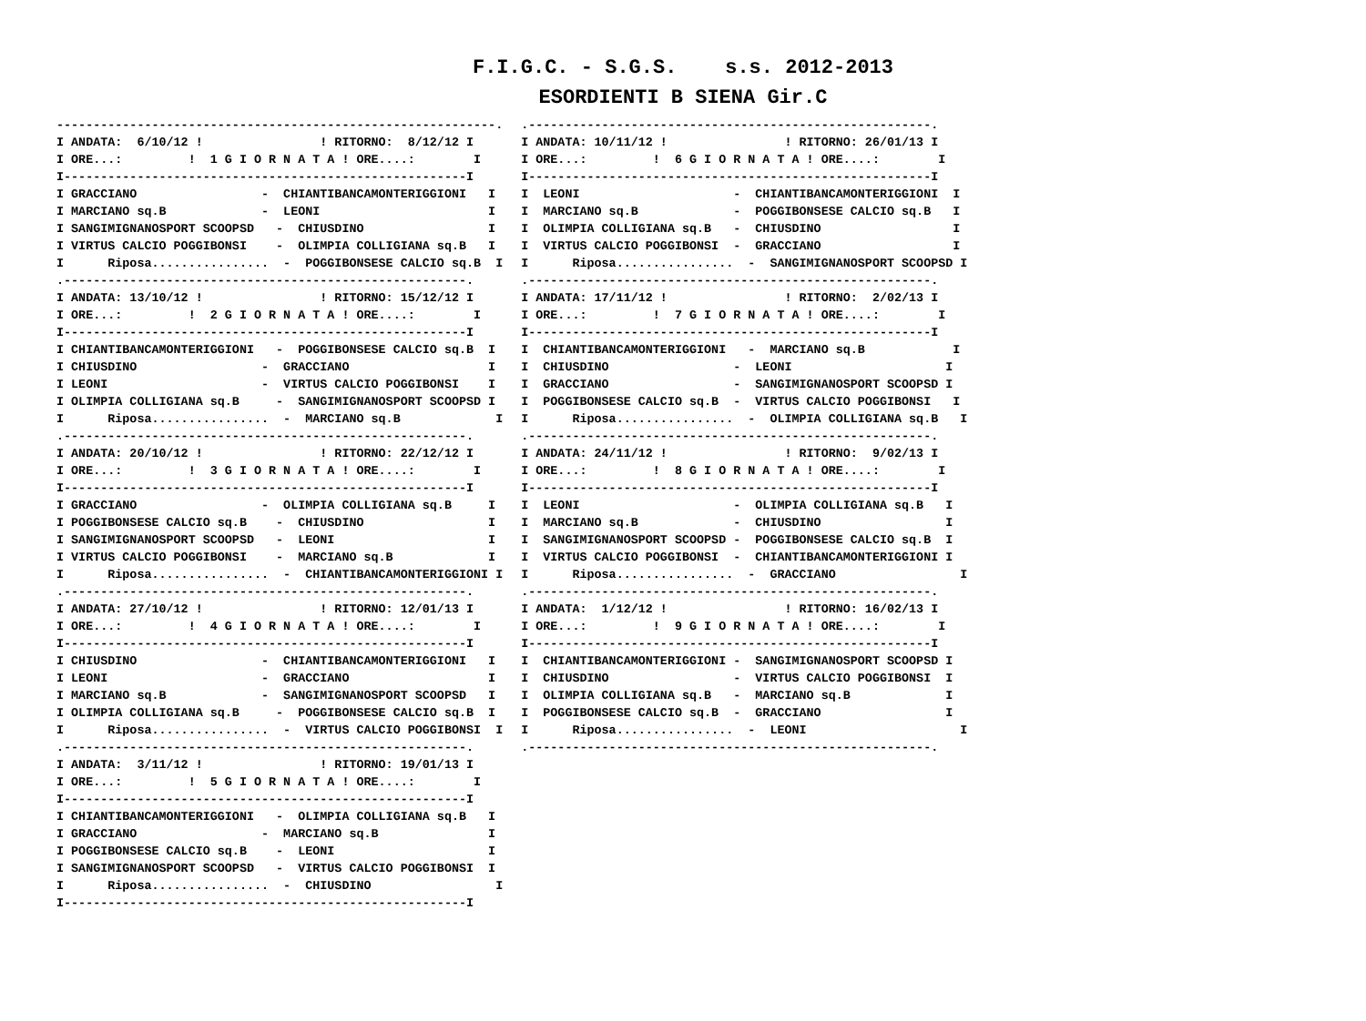F.I.G.C. - S.G.S. s.s. 2012-2013
ESORDIENTI B SIENA Gir.C
------------------------------------------------------------.
I ANDATA:  6/10/12 !                ! RITORNO:  8/12/12 I
I ORE...:         !  1 G I O R N A T A ! ORE....:        I
I-------------------------------------------------------I
I GRACCIANO                 -  CHIANTIBANCAMONTERIGGIONI   I
I MARCIANO sq.B             -  LEONI                       I
I SANGIMIGNANOSPORT SCOOPSD   -  CHIUSDINO                 I
I VIRTUS CALCIO POGGIBONSI    -  OLIMPIA COLLIGIANA sq.B   I
I      Riposa................  -  POGGIBONSESE CALCIO sq.B  I
.-------------------------------------------------------.
I ANDATA: 13/10/12 !                ! RITORNO: 15/12/12 I
I ORE...:         !  2 G I O R N A T A ! ORE....:        I
I-------------------------------------------------------I
I CHIANTIBANCAMONTERIGGIONI   -  POGGIBONSESE CALCIO sq.B  I
I CHIUSDINO                 -  GRACCIANO                   I
I LEONI                     -  VIRTUS CALCIO POGGIBONSI    I
I OLIMPIA COLLIGIANA sq.B     -  SANGIMIGNANOSPORT SCOOPSD I
I      Riposa................  -  MARCIANO sq.B             I
.-------------------------------------------------------.
I ANDATA: 20/10/12 !                ! RITORNO: 22/12/12 I
I ORE...:         !  3 G I O R N A T A ! ORE....:        I
I-------------------------------------------------------I
I GRACCIANO                 -  OLIMPIA COLLIGIANA sq.B     I
I POGGIBONSESE CALCIO sq.B    -  CHIUSDINO                 I
I SANGIMIGNANOSPORT SCOOPSD   -  LEONI                     I
I VIRTUS CALCIO POGGIBONSI    -  MARCIANO sq.B             I
I      Riposa................  -  CHIANTIBANCAMONTERIGGIONI I
.-------------------------------------------------------.
I ANDATA: 27/10/12 !                ! RITORNO: 12/01/13 I
I ORE...:         !  4 G I O R N A T A ! ORE....:        I
I-------------------------------------------------------I
I CHIUSDINO                 -  CHIANTIBANCAMONTERIGGIONI   I
I LEONI                     -  GRACCIANO                   I
I MARCIANO sq.B             -  SANGIMIGNANOSPORT SCOOPSD   I
I OLIMPIA COLLIGIANA sq.B     -  POGGIBONSESE CALCIO sq.B  I
I      Riposa................  -  VIRTUS CALCIO POGGIBONSI  I
.-------------------------------------------------------.
I ANDATA:  3/11/12 !                ! RITORNO: 19/01/13 I
I ORE...:         !  5 G I O R N A T A ! ORE....:        I
I-------------------------------------------------------I
I CHIANTIBANCAMONTERIGGIONI   -  OLIMPIA COLLIGIANA sq.B   I
I GRACCIANO                 -  MARCIANO sq.B               I
I POGGIBONSESE CALCIO sq.B    -  LEONI                     I
I SANGIMIGNANOSPORT SCOOPSD   -  VIRTUS CALCIO POGGIBONSI  I
I      Riposa................  -  CHIUSDINO                 I
I-------------------------------------------------------I
.-------------------------------------------------------.
I ANDATA: 10/11/12 !                ! RITORNO: 26/01/13 I
I ORE...:         !  6 G I O R N A T A ! ORE....:        I
I-------------------------------------------------------I
I  LEONI                     -  CHIANTIBANCAMONTERIGGIONI  I
I  MARCIANO sq.B             -  POGGIBONSESE CALCIO sq.B   I
I  OLIMPIA COLLIGIANA sq.B   -  CHIUSDINO                  I
I  VIRTUS CALCIO POGGIBONSI  -  GRACCIANO                  I
I      Riposa................  -  SANGIMIGNANOSPORT SCOOPSD I
.-------------------------------------------------------.
I ANDATA: 17/11/12 !                ! RITORNO:  2/02/13 I
I ORE...:         !  7 G I O R N A T A ! ORE....:        I
I-------------------------------------------------------I
I  CHIANTIBANCAMONTERIGGIONI   -  MARCIANO sq.B            I
I  CHIUSDINO                 -  LEONI                     I
I  GRACCIANO                 -  SANGIMIGNANOSPORT SCOOPSD I
I  POGGIBONSESE CALCIO sq.B  -  VIRTUS CALCIO POGGIBONSI   I
I      Riposa................  -  OLIMPIA COLLIGIANA sq.B   I
.-------------------------------------------------------.
I ANDATA: 24/11/12 !                ! RITORNO:  9/02/13 I
I ORE...:         !  8 G I O R N A T A ! ORE....:        I
I-------------------------------------------------------I
I  LEONI                     -  OLIMPIA COLLIGIANA sq.B   I
I  MARCIANO sq.B             -  CHIUSDINO                 I
I  SANGIMIGNANOSPORT SCOOPSD -  POGGIBONSESE CALCIO sq.B  I
I  VIRTUS CALCIO POGGIBONSI  -  CHIANTIBANCAMONTERIGGIONI I
I      Riposa................  -  GRACCIANO                 I
.-------------------------------------------------------.
I ANDATA:  1/12/12 !                ! RITORNO: 16/02/13 I
I ORE...:         !  9 G I O R N A T A ! ORE....:        I
I-------------------------------------------------------I
I  CHIANTIBANCAMONTERIGGIONI -  SANGIMIGNANOSPORT SCOOPSD I
I  CHIUSDINO                 -  VIRTUS CALCIO POGGIBONSI  I
I  OLIMPIA COLLIGIANA sq.B   -  MARCIANO sq.B             I
I  POGGIBONSESE CALCIO sq.B  -  GRACCIANO                 I
I      Riposa................  -  LEONI                     I
.-------------------------------------------------------.